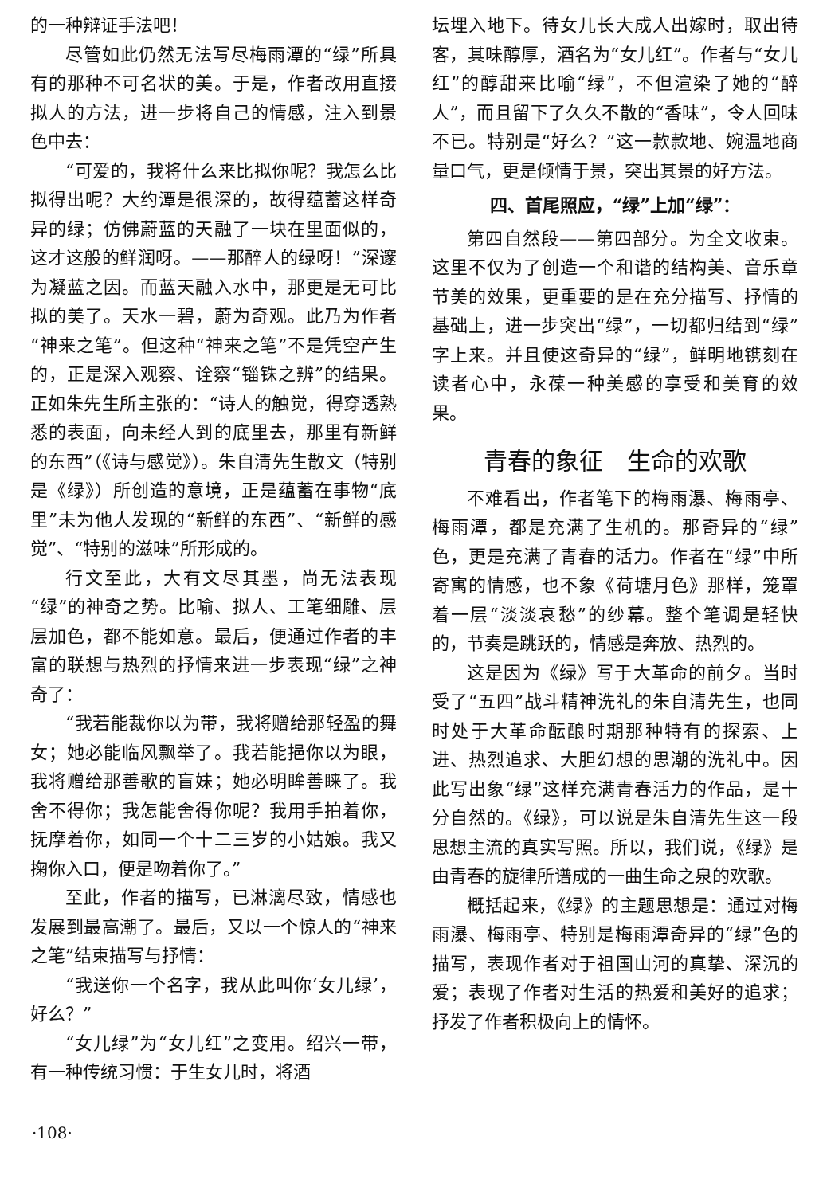的一种辩证手法吧！
尽管如此仍然无法写尽梅雨潭的“绿”所具有的那种不可名状的美。于是，作者改用直接拟人的方法，进一步将自己的情感，注入到景色中去：
“可爱的，我将什么来比拟你呢？我怎么比拟得出呢？大约潭是很深的，故得蕴蓄这样奇异的绿；仿佛蔚蓝的天融了一块在里面似的，这才这般的鲜润呀。——那醉人的绿呀！”深邃为凝蓝之因。而蓝天融入水中，那更是无可比拟的美了。天水一碧，蔚为奇观。此乃为作者“神来之笔”。但这种“神来之笔”不是凭空产生的，正是深入观察、诠察“锱铢之辨”的结果。正如朱先生所主张的：“诗人的触觉，得穿透熟悉的表面，向未经人到的底里去，那里有新鲜的东西”（《诗与感觉》）。朱自清先生散文（特别是《绿》）所创造的意境，正是蕴蓄在事物“底里”未为他人发现的“新鲜的东西”、“新鲜的感觉”、“特别的滋味”所形成的。
行文至此，大有文尽其墨，尚无法表现“绿”的神奇之势。比喻、拟人、工笔细雕、层层加色，都不能如意。最后，便通过作者的丰富的联想与热烈的抒情来进一步表现“绿”之神奇了：
“我若能裁你以为带，我将赠给那轻盈的舞女；她必能临风飘举了。我若能挹你以为眼，我将赠给那善歌的盲妹；她必明眸善睐了。我舍不得你；我怎能舍得你呢？我用手拍着你，抚摩着你，如同一个十二三岁的小姑娘。我又掬你入口，便是吻着你了。”
至此，作者的描写，已淋漓尽致，情感也发展到最高潮了。最后，又以一个惊人的“神来之笔”结束描写与抒情：
“我送你一个名字，我从此叫你‘女儿绿’，好么？”
“女儿绿”为“女儿红”之变用。绍兴一带，有一种传统习惯：于生女儿时，将酒
坛埋入地下。待女儿长大成人出嫁时，取出待客，其味醇厚，酒名为“女儿红”。作者与“女儿红”的醇甜来比喻“绿”，不但渲染了她的“醉人”，而且留下了久久不散的“香味”，令人回味不已。特别是“好么？”这一款款地、婉温地商量口气，更是倾情于景，突出其景的好方法。
四、首尾照应，“绿”上加“绿”：
第四自然段——第四部分。为全文收束。这里不仅为了创造一个和谐的结构美、音乐章节美的效果，更重要的是在充分描写、抒情的基础上，进一步突出“绿”，一切都归结到“绿”字上来。并且使这奇异的“绿”，鲜明地镌刻在读者心中，永葆一种美感的享受和美育的效果。
青春的象征　生命的欢歌
不难看出，作者笔下的梅雨瀑、梅雨亭、梅雨潭，都是充满了生机的。那奇异的“绿”色，更是充满了青春的活力。作者在“绿”中所寄寓的情感，也不象《荷塘月色》那样，笼罩着一层“淡淡哀愁”的纱幕。整个笔调是轻快的，节奏是跳跃的，情感是奔放、热烈的。
这是因为《绿》写于大革命的前夕。当时受了“五四”战斗精神洗礼的朱自清先生，也同时处于大革命酝酿时期那种特有的探索、上进、热烈追求、大胆幻想的思潮的洗礼中。因此写出象“绿”这样充满青春活力的作品，是十分自然的。《绿》，可以说是朱自清先生这一段思想主流的真实写照。所以，我们说，《绿》是由青春的旋律所谱成的一曲生命之泉的欢歌。
概括起来，《绿》的主题思想是：通过对梅雨瀑、梅雨亭、特别是梅雨潭奇异的“绿”色的描写，表现作者对于祖国山河的真挚、深沉的爱；表现了作者对生活的热爱和美好的追求；抒发了作者积极向上的情怀。
·108·